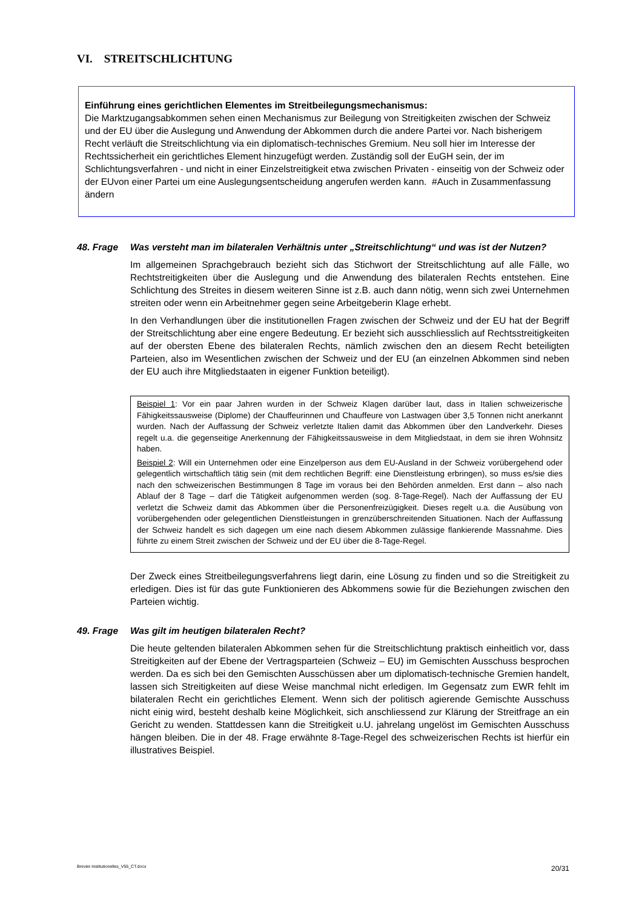VI. STREITSCHLICHTUNG
Einführung eines gerichtlichen Elementes im Streitbeilegungsmechanismus:
Die Marktzugangsabkommen sehen einen Mechanismus zur Beilegung von Streitigkeiten zwischen der Schweiz und der EU über die Auslegung und Anwendung der Abkommen durch die andere Partei vor. Nach bisherigem Recht verläuft die Streitschlichtung via ein diplomatisch-technisches Gremium. Neu soll hier im Interesse der Rechtssicherheit ein gerichtliches Element hinzugefügt werden. Zuständig soll der EuGH sein, der im Schlichtungsverfahren - und nicht in einer Einzelstreitigkeit etwa zwischen Privaten - einseitig von der Schweiz oder der EUvon einer Partei um eine Auslegungsentscheidung angerufen werden kann. #Auch in Zusammenfassung ändern
48. Frage Was versteht man im bilateralen Verhältnis unter „Streitschlichtung“ und was ist der Nutzen?
Im allgemeinen Sprachgebrauch bezieht sich das Stichwort der Streitschlichtung auf alle Fälle, wo Rechtstreitigkeiten über die Auslegung und die Anwendung des bilateralen Rechts entstehen. Eine Schlichtung des Streites in diesem weiteren Sinne ist z.B. auch dann nötig, wenn sich zwei Unternehmen streiten oder wenn ein Arbeitnehmer gegen seine Arbeitgeberin Klage erhebt.
In den Verhandlungen über die institutionellen Fragen zwischen der Schweiz und der EU hat der Begriff der Streitschlichtung aber eine engere Bedeutung. Er bezieht sich ausschliesslich auf Rechtsstreitigkeiten auf der obersten Ebene des bilateralen Rechts, nämlich zwischen den an diesem Recht beteiligten Parteien, also im Wesentlichen zwischen der Schweiz und der EU (an einzelnen Abkommen sind neben der EU auch ihre Mitgliedstaaten in eigener Funktion beteiligt).
Beispiel 1: Vor ein paar Jahren wurden in der Schweiz Klagen darüber laut, dass in Italien schweizerische Fähigkeitssausweise (Diplome) der Chauffeurinnen und Chauffeure von Lastwagen über 3,5 Tonnen nicht anerkannt wurden. Nach der Auffassung der Schweiz verletzte Italien damit das Abkommen über den Landverkehr. Dieses regelt u.a. die gegenseitige Anerkennung der Fähigkeitssausweise in dem Mitgliedstaat, in dem sie ihren Wohnsitz haben.
Beispiel 2: Will ein Unternehmen oder eine Einzelperson aus dem EU-Ausland in der Schweiz vorübergehend oder gelegentlich wirtschaftlich tätig sein (mit dem rechtlichen Begriff: eine Dienstleistung erbringen), so muss es/sie dies nach den schweizerischen Bestimmungen 8 Tage im voraus bei den Behörden anmelden. Erst dann – also nach Ablauf der 8 Tage – darf die Tätigkeit aufgenommen werden (sog. 8-Tage-Regel). Nach der Auffassung der EU verletzt die Schweiz damit das Abkommen über die Personenfreizügigkeit. Dieses regelt u.a. die Ausübung von vorübergehenden oder gelegentlichen Dienstleistungen in grenzüberschreitenden Situationen. Nach der Auffassung der Schweiz handelt es sich dagegen um eine nach diesem Abkommen zulässige flankierende Massnahme. Dies führte zu einem Streit zwischen der Schweiz und der EU über die 8-Tage-Regel.
Der Zweck eines Streitbeilegungsverfahrens liegt darin, eine Lösung zu finden und so die Streitigkeit zu erledigen. Dies ist für das gute Funktionieren des Abkommens sowie für die Beziehungen zwischen den Parteien wichtig.
49. Frage Was gilt im heutigen bilateralen Recht?
Die heute geltenden bilateralen Abkommen sehen für die Streitschlichtung praktisch einheitlich vor, dass Streitigkeiten auf der Ebene der Vertragsparteien (Schweiz – EU) im Gemischten Ausschuss besprochen werden. Da es sich bei den Gemischten Ausschüssen aber um diplomatisch-technische Gremien handelt, lassen sich Streitigkeiten auf diese Weise manchmal nicht erledigen. Im Gegensatz zum EWR fehlt im bilateralen Recht ein gerichtliches Element. Wenn sich der politisch agierende Gemischte Ausschuss nicht einig wird, besteht deshalb keine Möglichkeit, sich anschliessend zur Klärung der Streitfrage an ein Gericht zu wenden. Stattdessen kann die Streitigkeit u.U. jahrelang ungelöst im Gemischten Ausschuss hängen bleiben. Die in der 48. Frage erwähnte 8-Tage-Regel des schweizerischen Rechts ist hierfür ein illustratives Beispiel.
Brevier-Institutionelles_V55_CT.docx 20/31